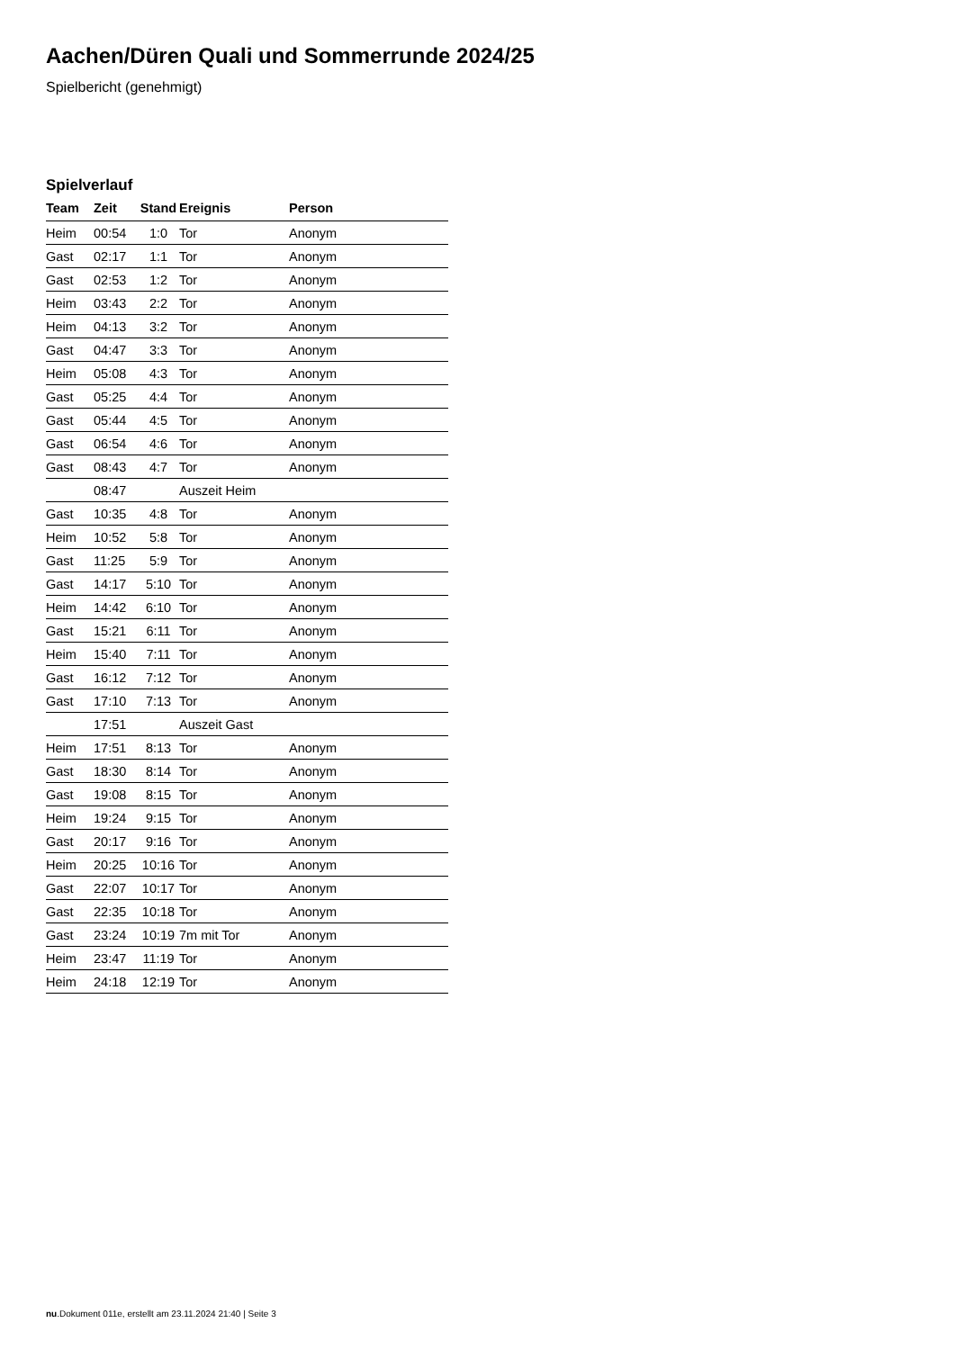Aachen/Düren Quali und Sommerrunde 2024/25
Spielbericht (genehmigt)
Spielverlauf
| Team | Zeit | Stand | Ereignis | Person |
| --- | --- | --- | --- | --- |
| Heim | 00:54 | 1:0 | Tor | Anonym |
| Gast | 02:17 | 1:1 | Tor | Anonym |
| Gast | 02:53 | 1:2 | Tor | Anonym |
| Heim | 03:43 | 2:2 | Tor | Anonym |
| Heim | 04:13 | 3:2 | Tor | Anonym |
| Gast | 04:47 | 3:3 | Tor | Anonym |
| Heim | 05:08 | 4:3 | Tor | Anonym |
| Gast | 05:25 | 4:4 | Tor | Anonym |
| Gast | 05:44 | 4:5 | Tor | Anonym |
| Gast | 06:54 | 4:6 | Tor | Anonym |
| Gast | 08:43 | 4:7 | Tor | Anonym |
| | 08:47 | | Auszeit Heim | |
| Gast | 10:35 | 4:8 | Tor | Anonym |
| Heim | 10:52 | 5:8 | Tor | Anonym |
| Gast | 11:25 | 5:9 | Tor | Anonym |
| Gast | 14:17 | 5:10 | Tor | Anonym |
| Heim | 14:42 | 6:10 | Tor | Anonym |
| Gast | 15:21 | 6:11 | Tor | Anonym |
| Heim | 15:40 | 7:11 | Tor | Anonym |
| Gast | 16:12 | 7:12 | Tor | Anonym |
| Gast | 17:10 | 7:13 | Tor | Anonym |
| | 17:51 | | Auszeit Gast | |
| Heim | 17:51 | 8:13 | Tor | Anonym |
| Gast | 18:30 | 8:14 | Tor | Anonym |
| Gast | 19:08 | 8:15 | Tor | Anonym |
| Heim | 19:24 | 9:15 | Tor | Anonym |
| Gast | 20:17 | 9:16 | Tor | Anonym |
| Heim | 20:25 | 10:16 | Tor | Anonym |
| Gast | 22:07 | 10:17 | Tor | Anonym |
| Gast | 22:35 | 10:18 | Tor | Anonym |
| Gast | 23:24 | 10:19 | 7m mit Tor | Anonym |
| Heim | 23:47 | 11:19 | Tor | Anonym |
| Heim | 24:18 | 12:19 | Tor | Anonym |
nu.Dokument 011e, erstellt am 23.11.2024 21:40 | Seite 3